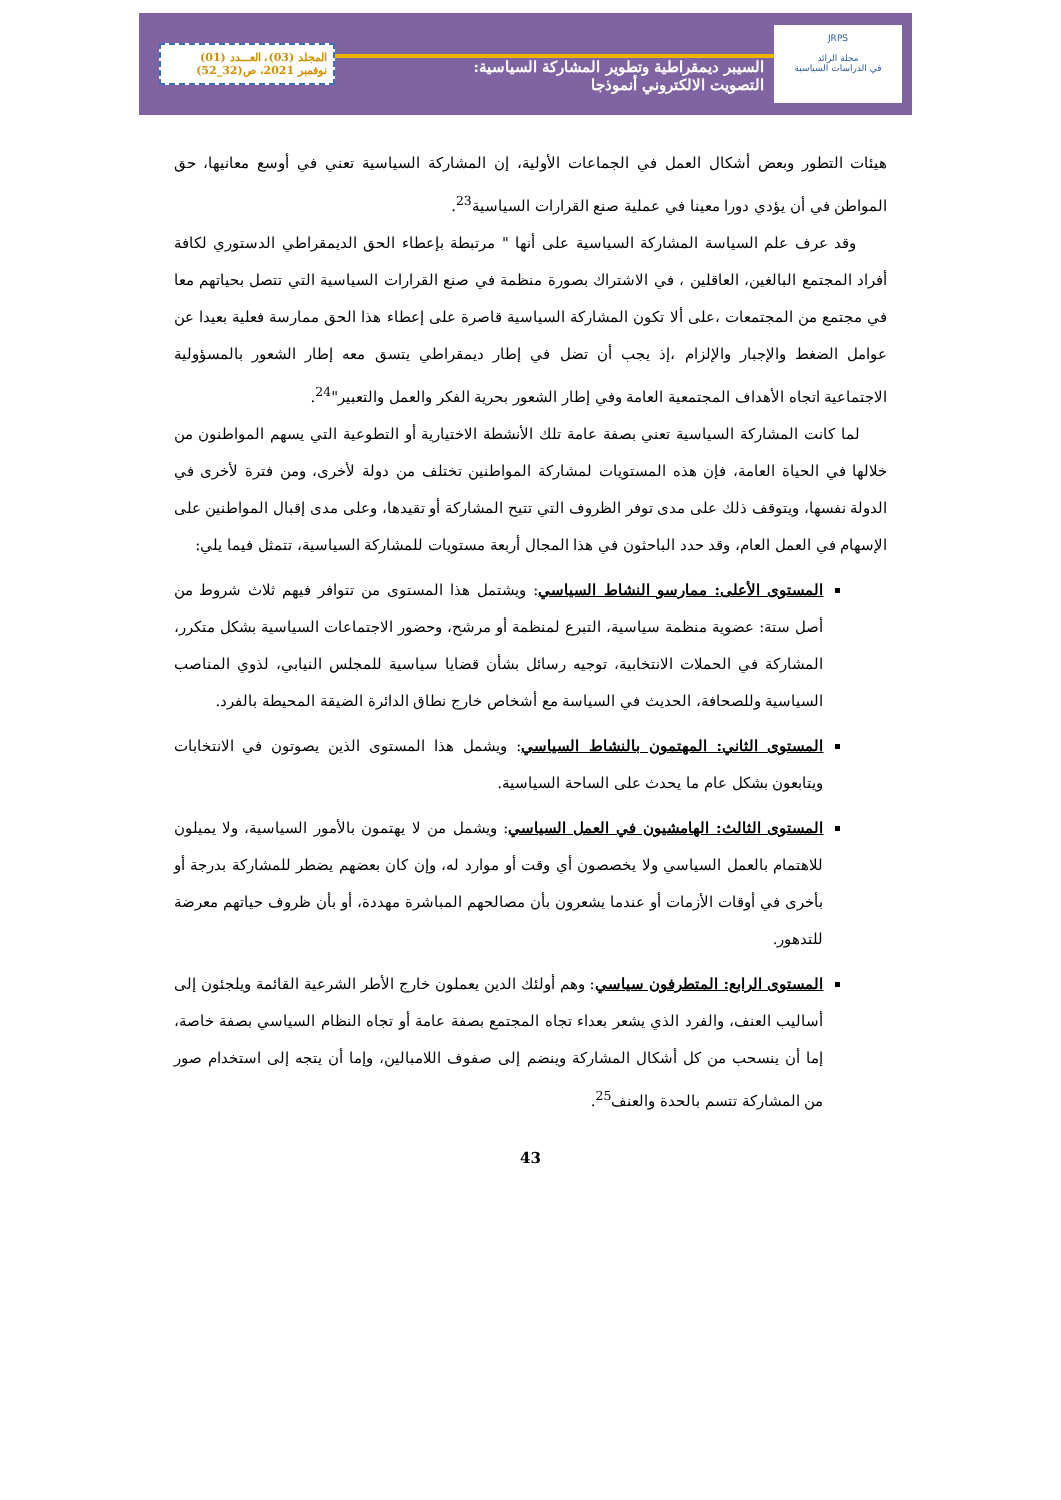JRPS
مجلة الرائد
في الدراسات السياسية
السيبر ديمقراطية وتطوير المشاركة السياسية:
التصويت الالكتروني أنموذجا
المجلد (03)، العـــدد (01)
نوفمبر 2021، ص(32_52)
هيئات التطور وبعض أشكال العمل في الجماعات الأولية، إن المشاركة السياسية تعني في أوسع معانيها، حق المواطن في أن يؤدي دورا معينا في عملية صنع القرارات السياسية<sup>23</sup>.
وقد عرف علم السياسة المشاركة السياسية على أنها " مرتبطة بإعطاء الحق الديمقراطي الدستوري لكافة أفراد المجتمع البالغين، العاقلين ، في الاشتراك بصورة منظمة في صنع القرارات السياسية التي تتصل بحياتهم معا في مجتمع من المجتمعات ،على ألا تكون المشاركة السياسية قاصرة على إعطاء هذا الحق ممارسة فعلية بعيدا عن عوامل الضغط والإجبار والإلزام ،إذ يجب أن تضل في إطار ديمقراطي يتسق معه إطار الشعور بالمسؤولية الاجتماعية اتجاه الأهداف المجتمعية العامة وفي إطار الشعور بحرية الفكر والعمل والتعبير"<sup>24</sup>.
لما كانت المشاركة السياسية تعني بصفة عامة تلك الأنشطة الاختيارية أو التطوعية التي يسهم المواطنون من خلالها في الحياة العامة، فإن هذه المستويات لمشاركة المواطنين تختلف من دولة لأخرى، ومن فترة لأخرى في الدولة نفسها، ويتوقف ذلك على مدى توفر الظروف التي تتيح المشاركة أو تقيدها، وعلى مدى إقبال المواطنين على الإسهام في العمل العام، وقد حدد الباحثون في هذا المجال أربعة مستويات للمشاركة السياسية، تتمثل فيما يلي:
المستوى الأعلى: ممارسو النشاط السياسي: ويشتمل هذا المستوى من تتوافر فيهم ثلاث شروط من أصل ستة: عضوية منظمة سياسية، التبرع لمنظمة أو مرشح، وحضور الاجتماعات السياسية بشكل متكرر، المشاركة في الحملات الانتخابية، توجيه رسائل بشأن قضايا سياسية للمجلس النيابي، لذوي المناصب السياسية وللصحافة، الحديث في السياسة مع أشخاص خارج نطاق الدائرة الضيقة المحيطة بالفرد.
المستوى الثاني: المهتمون بالنشاط السياسي: ويشمل هذا المستوى الذين يصوتون في الانتخابات ويتابعون بشكل عام ما يحدث على الساحة السياسية.
المستوى الثالث: الهامشيون في العمل السياسي: ويشمل من لا يهتمون بالأمور السياسية، ولا يميلون للاهتمام بالعمل السياسي ولا يخصصون أي وقت أو موارد له، وإن كان بعضهم يضطر للمشاركة بدرجة أو بأخرى في أوقات الأزمات أو عندما يشعرون بأن مصالحهم المباشرة مهددة، أو بأن ظروف حياتهم معرضة للتدهور.
المستوى الرابع: المتطرفون سياسي: وهم أولئك الدين يعملون خارج الأطر الشرعية القائمة ويلجئون إلى أساليب العنف، والفرد الذي يشعر بعداء تجاه المجتمع بصفة عامة أو تجاه النظام السياسي بصفة خاصة، إما أن ينسحب من كل أشكال المشاركة وينضم إلى صفوف اللامبالين، وإما أن يتجه إلى استخدام صور من المشاركة تتسم بالحدة والعنف<sup>25</sup>.
43